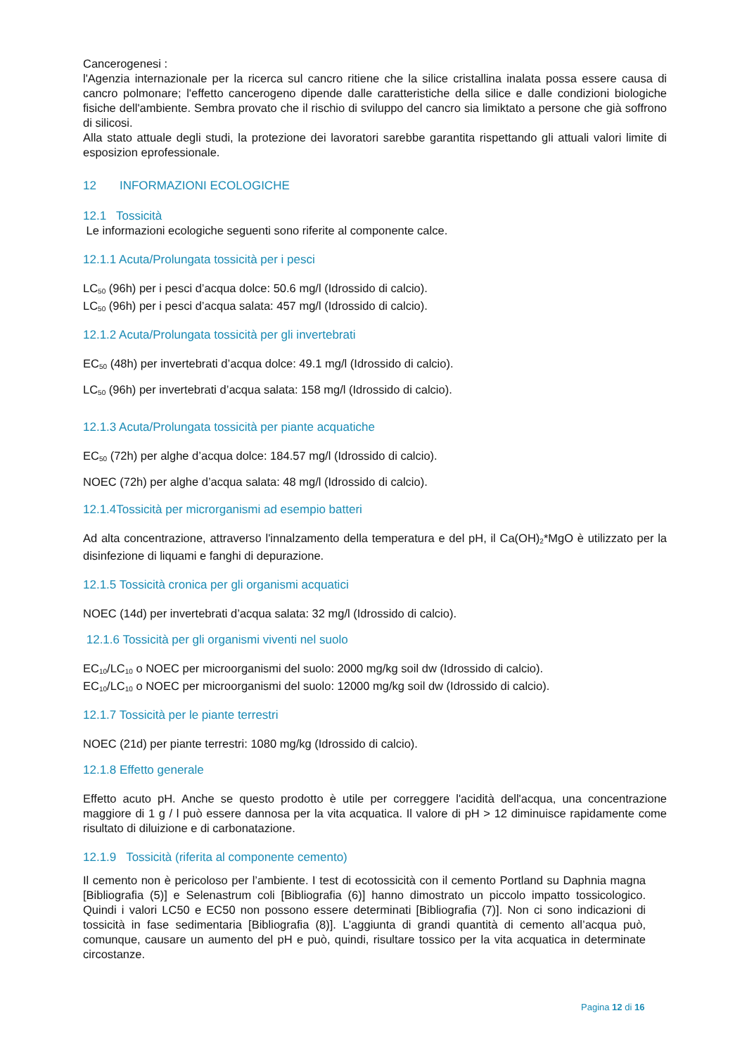Cancerogenesi :
l'Agenzia internazionale per la ricerca sul cancro ritiene che la silice cristallina inalata possa essere causa di cancro polmonare; l'effetto cancerogeno dipende dalle caratteristiche della silice e dalle condizioni biologiche fisiche dell'ambiente. Sembra provato che il rischio di sviluppo del cancro sia limiktato a persone che già soffrono di silicosi.
Alla stato attuale degli studi, la protezione dei lavoratori sarebbe garantita rispettando gli attuali valori limite di esposizion eprofessionale.
12 INFORMAZIONI ECOLOGICHE
12.1 Tossicità
Le informazioni ecologiche seguenti sono riferite al componente calce.
12.1.1 Acuta/Prolungata tossicità per i pesci
LC<sub>50</sub> (96h) per i pesci d’acqua dolce: 50.6 mg/l (Idrossido di calcio).
LC<sub>50</sub> (96h) per i pesci d’acqua salata: 457 mg/l (Idrossido di calcio).
12.1.2 Acuta/Prolungata tossicità per gli invertebrati
EC<sub>50</sub> (48h) per invertebrati d’acqua dolce: 49.1 mg/l (Idrossido di calcio).
LC<sub>50</sub> (96h) per invertebrati d’acqua salata: 158 mg/l (Idrossido di calcio).
12.1.3 Acuta/Prolungata tossicità per piante acquatiche
EC<sub>50</sub> (72h) per alghe d’acqua dolce: 184.57 mg/l (Idrossido di calcio).
NOEC (72h) per alghe d’acqua salata: 48 mg/l (Idrossido di calcio).
12.1.4Tossicità per microrganismi ad esempio batteri
Ad alta concentrazione, attraverso l'innalzamento della temperatura e del pH, il Ca(OH)<sub>2</sub>*MgO è utilizzato per la disinfezione di liquami e fanghi di depurazione.
12.1.5 Tossicità cronica per gli organismi acquatici
NOEC (14d) per invertebrati d’acqua salata: 32 mg/l (Idrossido di calcio).
12.1.6 Tossicità per gli organismi viventi nel suolo
EC<sub>10</sub>/LC<sub>10</sub> o NOEC per microorganismi del suolo: 2000 mg/kg soil dw (Idrossido di calcio).
EC<sub>10</sub>/LC<sub>10</sub> o NOEC per microorganismi del suolo: 12000 mg/kg soil dw (Idrossido di calcio).
12.1.7 Tossicità per le piante terrestri
NOEC (21d) per piante terrestri: 1080 mg/kg (Idrossido di calcio).
12.1.8 Effetto generale
Effetto acuto pH. Anche se questo prodotto è utile per correggere l'acidità dell'acqua, una concentrazione maggiore di 1 g / l può essere dannosa per la vita acquatica. Il valore di pH > 12 diminuisce rapidamente come risultato di diluizione e di carbonatazione.
12.1.9 Tossicità (riferita al componente cemento)
Il cemento non è pericoloso per l’ambiente. I test di ecotossicità con il cemento Portland su Daphnia magna [Bibliografia (5)] e Selenastrum coli [Bibliografia (6)] hanno dimostrato un piccolo impatto tossicologico. Quindi i valori LC50 e EC50 non possono essere determinati [Bibliografia (7)]. Non ci sono indicazioni di tossicità in fase sedimentaria [Bibliografia (8)]. L’aggiunta di grandi quantità di cemento all’acqua può, comunque, causare un aumento del pH e può, quindi, risultare tossico per la vita acquatica in determinate circostanze.
Pagina 12 di 16